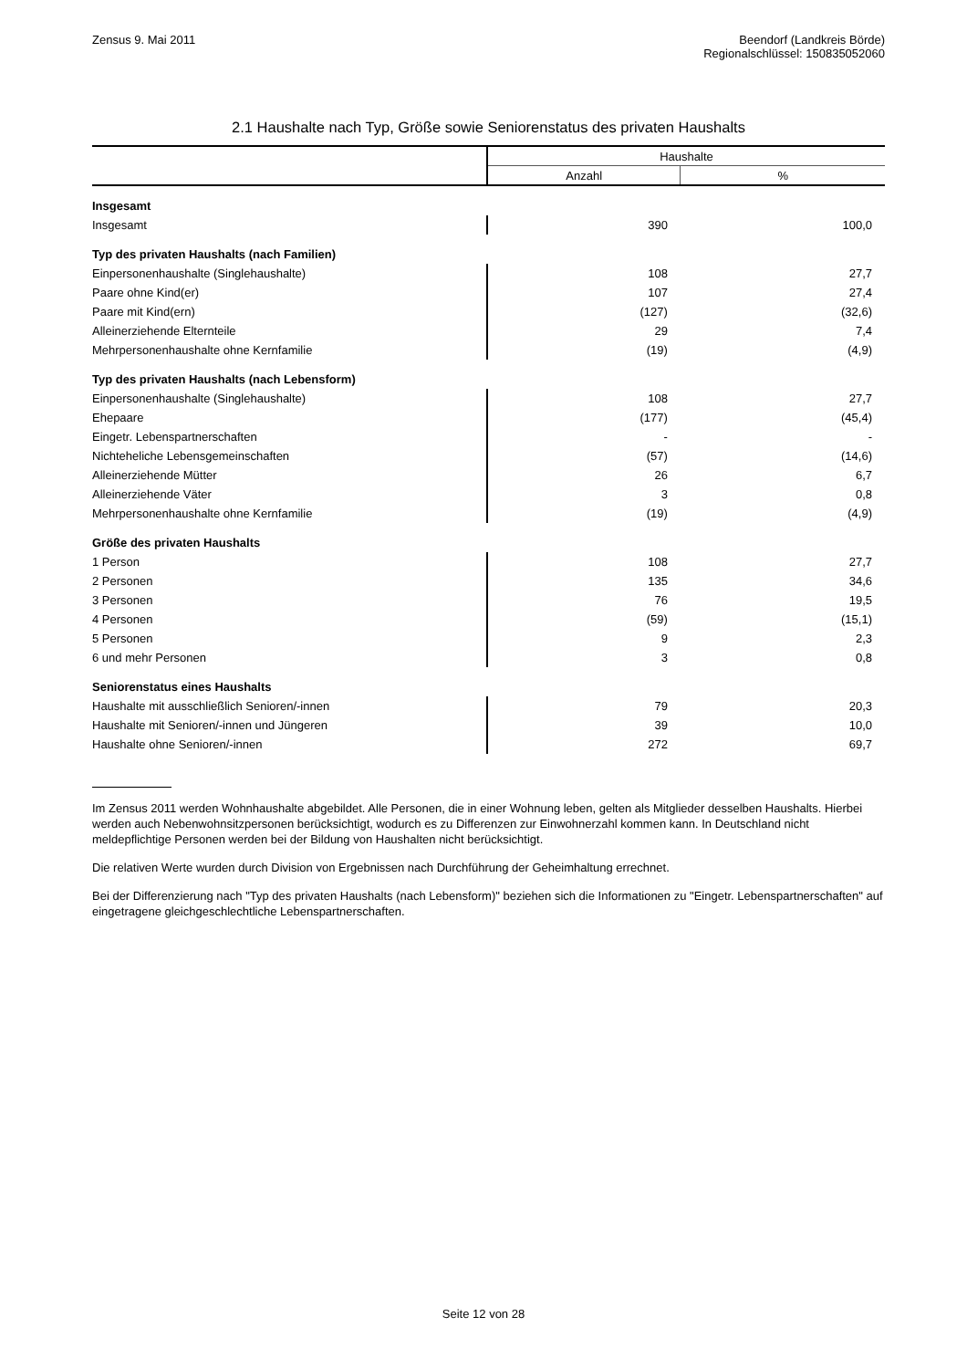Zensus 9. Mai 2011 Beendorf (Landkreis Börde)
Regionalschlüssel: 150835052060
2.1 Haushalte nach Typ, Größe sowie Seniorenstatus des privaten Haushalts
| | Haushalte | |
| --- | --- | --- |
| | Anzahl | % |
| Insgesamt | | |
| Insgesamt | 390 | 100,0 |
| Typ des privaten Haushalts (nach Familien) | | |
| Einpersonenhaushalte (Singlehaushalte) | 108 | 27,7 |
| Paare ohne Kind(er) | 107 | 27,4 |
| Paare mit Kind(ern) | (127) | (32,6) |
| Alleinerziehende Elternteile | 29 | 7,4 |
| Mehrpersonenhaushalte ohne Kernfamilie | (19) | (4,9) |
| Typ des privaten Haushalts (nach Lebensform) | | |
| Einpersonenhaushalte (Singlehaushalte) | 108 | 27,7 |
| Ehepaare | (177) | (45,4) |
| Eingetr. Lebenspartnerschaften | - | - |
| Nichteheliche Lebensgemeinschaften | (57) | (14,6) |
| Alleinerziehende Mütter | 26 | 6,7 |
| Alleinerziehende Väter | 3 | 0,8 |
| Mehrpersonenhaushalte ohne Kernfamilie | (19) | (4,9) |
| Größe des privaten Haushalts | | |
| 1 Person | 108 | 27,7 |
| 2 Personen | 135 | 34,6 |
| 3 Personen | 76 | 19,5 |
| 4 Personen | (59) | (15,1) |
| 5 Personen | 9 | 2,3 |
| 6 und mehr Personen | 3 | 0,8 |
| Seniorenstatus eines Haushalts | | |
| Haushalte mit ausschließlich Senioren/-innen | 79 | 20,3 |
| Haushalte mit Senioren/-innen und Jüngeren | 39 | 10,0 |
| Haushalte ohne Senioren/-innen | 272 | 69,7 |
Im Zensus 2011 werden Wohnhaushalte abgebildet. Alle Personen, die in einer Wohnung leben, gelten als Mitglieder desselben Haushalts. Hierbei werden auch Nebenwohnsitzpersonen berücksichtigt, wodurch es zu Differenzen zur Einwohnerzahl kommen kann. In Deutschland nicht meldepflichtige Personen werden bei der Bildung von Haushalten nicht berücksichtigt.
Die relativen Werte wurden durch Division von Ergebnissen nach Durchführung der Geheimhaltung errechnet.
Bei der Differenzierung nach "Typ des privaten Haushalts (nach Lebensform)" beziehen sich die Informationen zu "Eingetr. Lebenspartnerschaften" auf eingetragene gleichgeschlechtliche Lebenspartnerschaften.
Seite 12 von 28